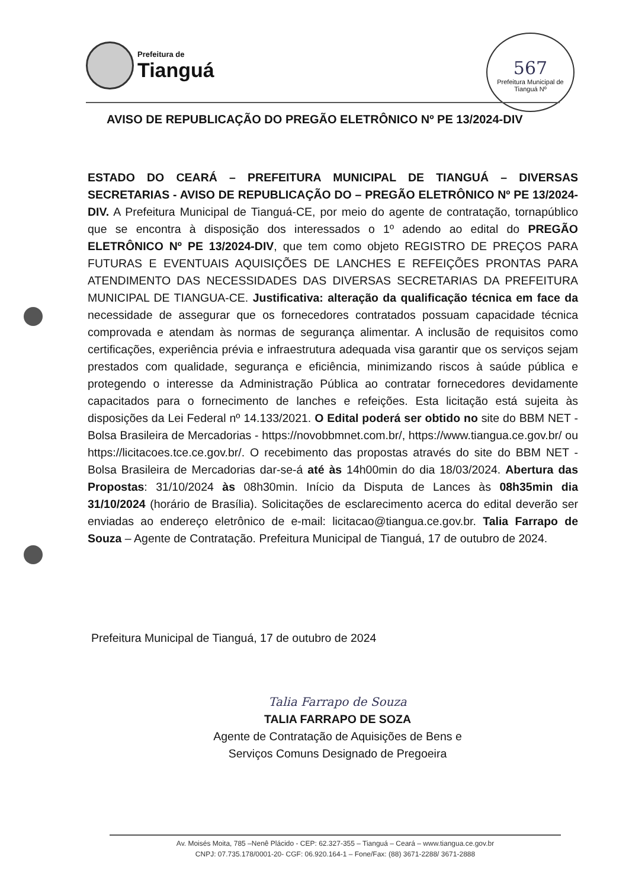Prefeitura de
Tianguá
567
Prefeitura Municipal de Tianguá Nº
AVISO DE REPUBLICAÇÃO DO PREGÃO ELETRÔNICO Nº PE 13/2024-DIV
ESTADO DO CEARÁ – PREFEITURA MUNICIPAL DE TIANGUÁ – DIVERSAS SECRETARIAS - AVISO DE REPUBLICAÇÃO DO – PREGÃO ELETRÔNICO Nº PE 13/2024-DIV. A Prefeitura Municipal de Tianguá-CE, por meio do agente de contratação, tornapúblico que se encontra à disposição dos interessados o 1º adendo ao edital do PREGÃO ELETRÔNICO Nº PE 13/2024-DIV, que tem como objeto REGISTRO DE PREÇOS PARA FUTURAS E EVENTUAIS AQUISIÇÕES DE LANCHES E REFEIÇÕES PRONTAS PARA ATENDIMENTO DAS NECESSIDADES DAS DIVERSAS SECRETARIAS DA PREFEITURA MUNICIPAL DE TIANGUA-CE. Justificativa: alteração da qualificação técnica em face da necessidade de assegurar que os fornecedores contratados possuam capacidade técnica comprovada e atendam às normas de segurança alimentar. A inclusão de requisitos como certificações, experiência prévia e infraestrutura adequada visa garantir que os serviços sejam prestados com qualidade, segurança e eficiência, minimizando riscos à saúde pública e protegendo o interesse da Administração Pública ao contratar fornecedores devidamente capacitados para o fornecimento de lanches e refeições. Esta licitação está sujeita às disposições da Lei Federal nº 14.133/2021. O Edital poderá ser obtido no site do BBM NET - Bolsa Brasileira de Mercadorias - https://novobbmnet.com.br/, https://www.tiangua.ce.gov.br/ ou https://licitacoes.tce.ce.gov.br/. O recebimento das propostas através do site do BBM NET - Bolsa Brasileira de Mercadorias dar-se-á até às 14h00min do dia 18/03/2024. Abertura das Propostas: 31/10/2024 às 08h30min. Início da Disputa de Lances às 08h35min dia 31/10/2024 (horário de Brasília). Solicitações de esclarecimento acerca do edital deverão ser enviadas ao endereço eletrônico de e-mail: licitacao@tiangua.ce.gov.br. Talia Farrapo de Souza – Agente de Contratação. Prefeitura Municipal de Tianguá, 17 de outubro de 2024.
Prefeitura Municipal de Tianguá, 17 de outubro de 2024
Talia Farrapo de Souza
TALIA FARRAPO DE SOZA
Agente de Contratação de Aquisições de Bens e
Serviços Comuns Designado de Pregoeira
Av. Moisés Moita, 785 –Nenê Plácido - CEP: 62.327-355 – Tianguá – Ceará – www.tiangua.ce.gov.br
CNPJ: 07.735.178/0001-20- CGF: 06.920.164-1 – Fone/Fax: (88) 3671-2288/ 3671-2888